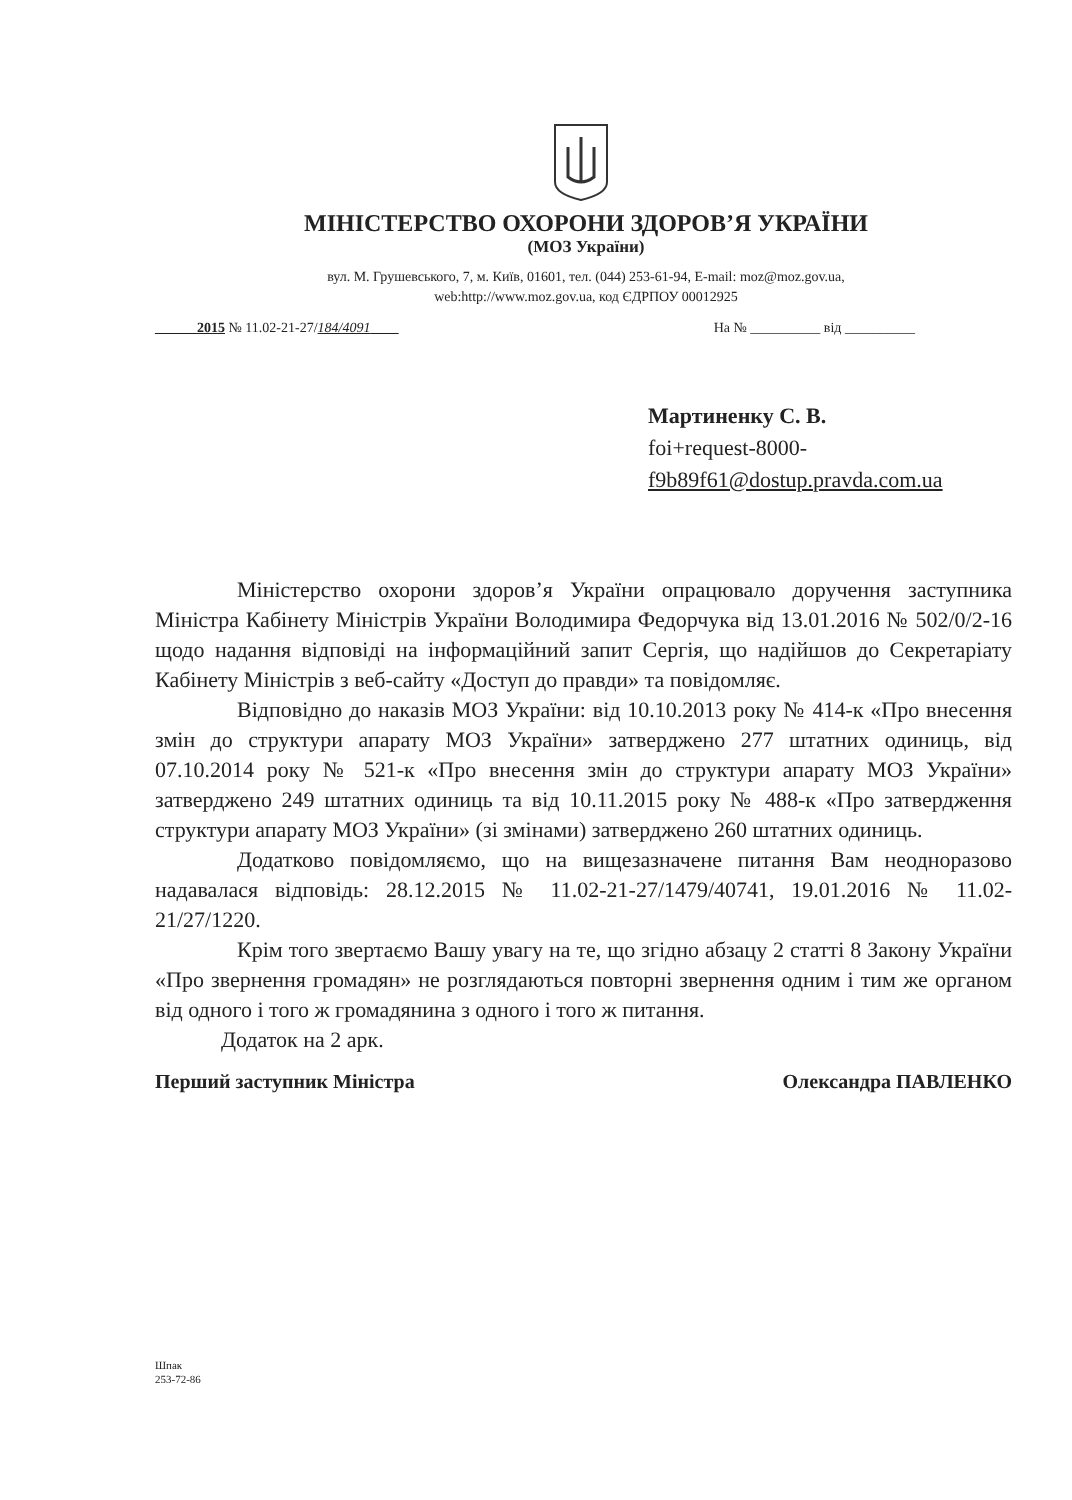МІНІСТЕРСТВО ОХОРОНИ ЗДОРОВ’Я УКРАЇНИ
(МОЗ України)
вул. М. Грушевського, 7, м. Київ, 01601, тел. (044) 253-61-94, E-mail: moz@moz.gov.ua,
web:http://www.moz.gov.ua, код ЄДРПОУ 00012925
______2015 № 11.02-21-27/184/4091____ На № __________ від __________
Мартиненку С. В.
foi+request-8000-
f9b89f61@dostup.pravda.com.ua
Міністерство охорони здоров’я України опрацювало доручення заступника Міністра Кабінету Міністрів України Володимира Федорчука від 13.01.2016 № 502/0/2-16 щодо надання відповіді на інформаційний запит Сергія, що надійшов до Секретаріату Кабінету Міністрів з веб-сайту «Доступ до правди» та повідомляє.
Відповідно до наказів МОЗ України: від 10.10.2013 року № 414-к «Про внесення змін до структури апарату МОЗ України» затверджено 277 штатних одиниць, від 07.10.2014 року № 521-к «Про внесення змін до структури апарату МОЗ України» затверджено 249 штатних одиниць та від 10.11.2015 року № 488-к «Про затвердження структури апарату МОЗ України» (зі змінами) затверджено 260 штатних одиниць.
Додатково повідомляємо, що на вищезазначене питання Вам неодноразово надавалася відповідь: 28.12.2015 № 11.02-21-27/1479/40741, 19.01.2016 № 11.02-21/27/1220.
Крім того звертаємо Вашу увагу на те, що згідно абзацу 2 статті 8 Закону України «Про звернення громадян» не розглядаються повторні звернення одним і тим же органом від одного і того ж громадянина з одного і того ж питання.
Додаток на 2 арк.
Перший заступник Міністра Олександра ПАВЛЕНКО
Шпак
253-72-86